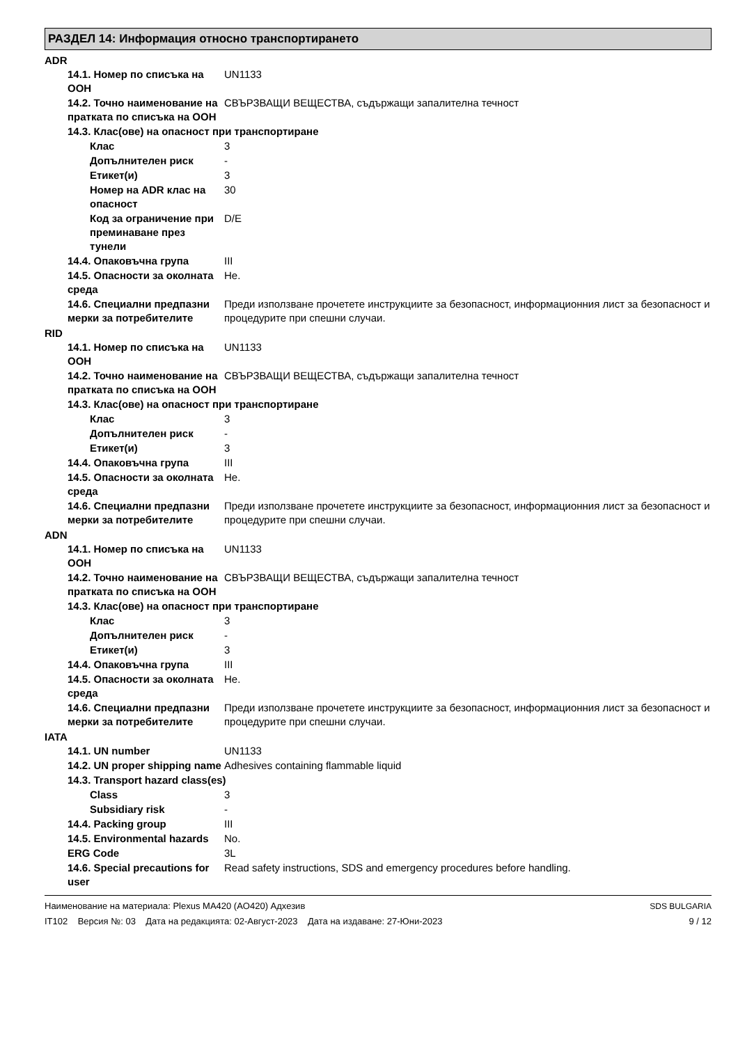РАЗДЕЛ 14: Информация относно транспортирането
ADR
| 14.1. Номер по списъка на ООН | UN1133 |
| 14.2. Точно наименование на пратката по списъка на ООН | СВЪРЗВАЩИ ВЕЩЕСТВА, съдържащи запалителна течност |
| 14.3. Клас(ове) на опасност при транспортиране | |
| Клас | 3 |
| Допълнителен риск | - |
| Етикет(и) | 3 |
| Номер на ADR клас на опасност | 30 |
| Код за ограничение при преминаване през тунели | D/E |
| 14.4. Опаковъчна група | III |
| 14.5. Опасности за околната среда | Не. |
| 14.6. Специални предпазни мерки за потребителите | Преди използване прочетете инструкциите за безопасност, информационния лист за безопасност и процедурите при спешни случаи. |
RID
| 14.1. Номер по списъка на ООН | UN1133 |
| 14.2. Точно наименование на пратката по списъка на ООН | СВЪРЗВАЩИ ВЕЩЕСТВА, съдържащи запалителна течност |
| 14.3. Клас(ове) на опасност при транспортиране | |
| Клас | 3 |
| Допълнителен риск | - |
| Етикет(и) | 3 |
| 14.4. Опаковъчна група | III |
| 14.5. Опасности за околната среда | Не. |
| 14.6. Специални предпазни мерки за потребителите | Преди използване прочетете инструкциите за безопасност, информационния лист за безопасност и процедурите при спешни случаи. |
ADN
| 14.1. Номер по списъка на ООН | UN1133 |
| 14.2. Точно наименование на пратката по списъка на ООН | СВЪРЗВАЩИ ВЕЩЕСТВА, съдържащи запалителна течност |
| 14.3. Клас(ове) на опасност при транспортиране | |
| Клас | 3 |
| Допълнителен риск | - |
| Етикет(и) | 3 |
| 14.4. Опаковъчна група | III |
| 14.5. Опасности за околната среда | Не. |
| 14.6. Специални предпазни мерки за потребителите | Преди използване прочетете инструкциите за безопасност, информационния лист за безопасност и процедурите при спешни случаи. |
IATA
| 14.1. UN number | UN1133 |
| 14.2. UN proper shipping name | Adhesives containing flammable liquid |
| 14.3. Transport hazard class(es) | |
| Class | 3 |
| Subsidiary risk | - |
| 14.4. Packing group | III |
| 14.5. Environmental hazards | No. |
| ERG Code | 3L |
| 14.6. Special precautions for user | Read safety instructions, SDS and emergency procedures before handling. |
Наименование на материала: Plexus MA420 (AO420) Адхезив
IT102 Версия №: 03 Дата на редакцията: 02-Август-2023 Дата на издаване: 27-Юни-2023
SDS BULGARIA
9 / 12